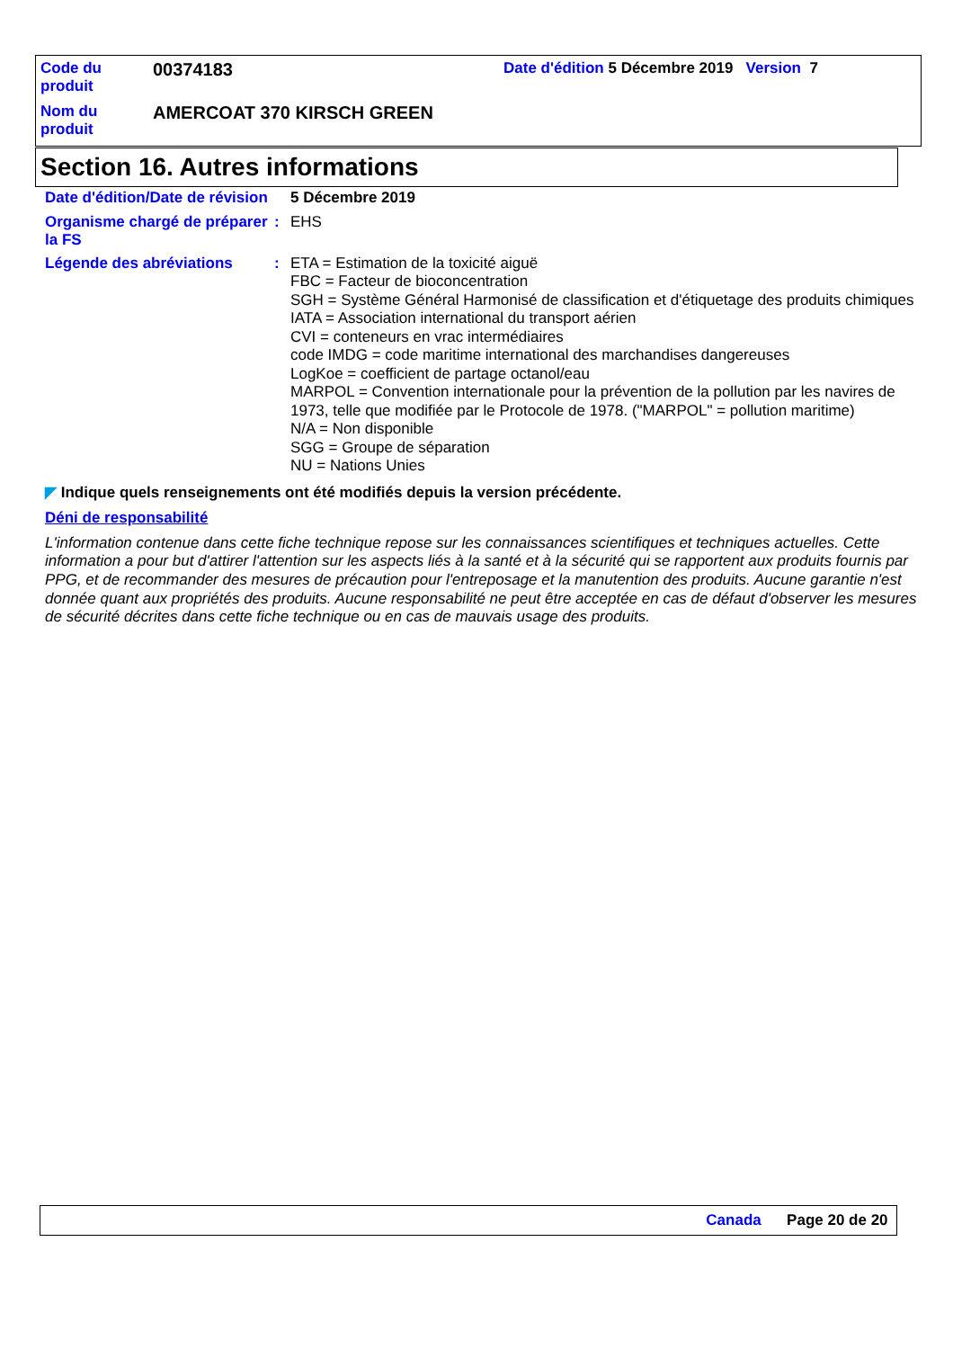| Code du produit | 00374183 | Date d'édition 5 Décembre 2019 Version 7 |
| Nom du produit | AMERCOAT 370 KIRSCH GREEN | |
Section 16. Autres informations
Date d'édition/Date de révision
5 Décembre 2019
Organisme chargé de préparer la FS
:
EHS
Légende des abréviations :
ETA = Estimation de la toxicité aiguë
FBC = Facteur de bioconcentration
SGH = Système Général Harmonisé de classification et d'étiquetage des produits chimiques
IATA = Association international du transport aérien
CVI = conteneurs en vrac intermédiaires
code IMDG = code maritime international des marchandises dangereuses
LogKoe = coefficient de partage octanol/eau
MARPOL = Convention internationale pour la prévention de la pollution par les navires de 1973, telle que modifiée par le Protocole de 1978. ("MARPOL" = pollution maritime)
N/A = Non disponible
SGG = Groupe de séparation
NU = Nations Unies
◤ Indique quels renseignements ont été modifiés depuis la version précédente.
Déni de responsabilité
L'information contenue dans cette fiche technique repose sur les connaissances scientifiques et techniques actuelles. Cette information a pour but d'attirer l'attention sur les aspects liés à la santé et à la sécurité qui se rapportent aux produits fournis par PPG, et de recommander des mesures de précaution pour l'entreposage et la manutention des produits. Aucune garantie n'est donnée quant aux propriétés des produits. Aucune responsabilité ne peut être acceptée en cas de défaut d'observer les mesures de sécurité décrites dans cette fiche technique ou en cas de mauvais usage des produits.
Canada Page 20 de 20